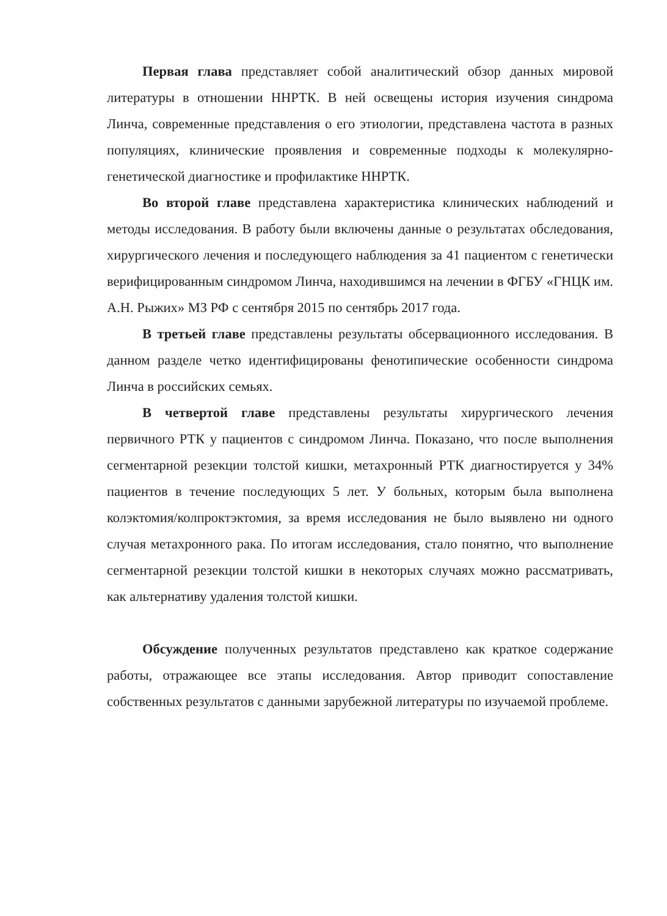Первая глава представляет собой аналитический обзор данных мировой литературы в отношении ННРТК. В ней освещены история изучения синдрома Линча, современные представления о его этиологии, представлена частота в разных популяциях, клинические проявления и современные подходы к молекулярно-генетической диагностике и профилактике ННРТК.
Во второй главе представлена характеристика клинических наблюдений и методы исследования. В работу были включены данные о результатах обследования, хирургического лечения и последующего наблюдения за 41 пациентом с генетически верифицированным синдромом Линча, находившимся на лечении в ФГБУ «ГНЦК им. А.Н. Рыжих» МЗ РФ с сентября 2015 по сентябрь 2017 года.
В третьей главе представлены результаты обсервационного исследования. В данном разделе четко идентифицированы фенотипические особенности синдрома Линча в российских семьях.
В четвертой главе представлены результаты хирургического лечения первичного РТК у пациентов с синдромом Линча. Показано, что после выполнения сегментарной резекции толстой кишки, метахронный РТК диагностируется у 34% пациентов в течение последующих 5 лет. У больных, которым была выполнена колэктомия/колпроктэктомия, за время исследования не было выявлено ни одного случая метахронного рака. По итогам исследования, стало понятно, что выполнение сегментарной резекции толстой кишки в некоторых случаях можно рассматривать, как альтернативу удаления толстой кишки.
Обсуждение полученных результатов представлено как краткое содержание работы, отражающее все этапы исследования. Автор приводит сопоставление собственных результатов с данными зарубежной литературы по изучаемой проблеме.